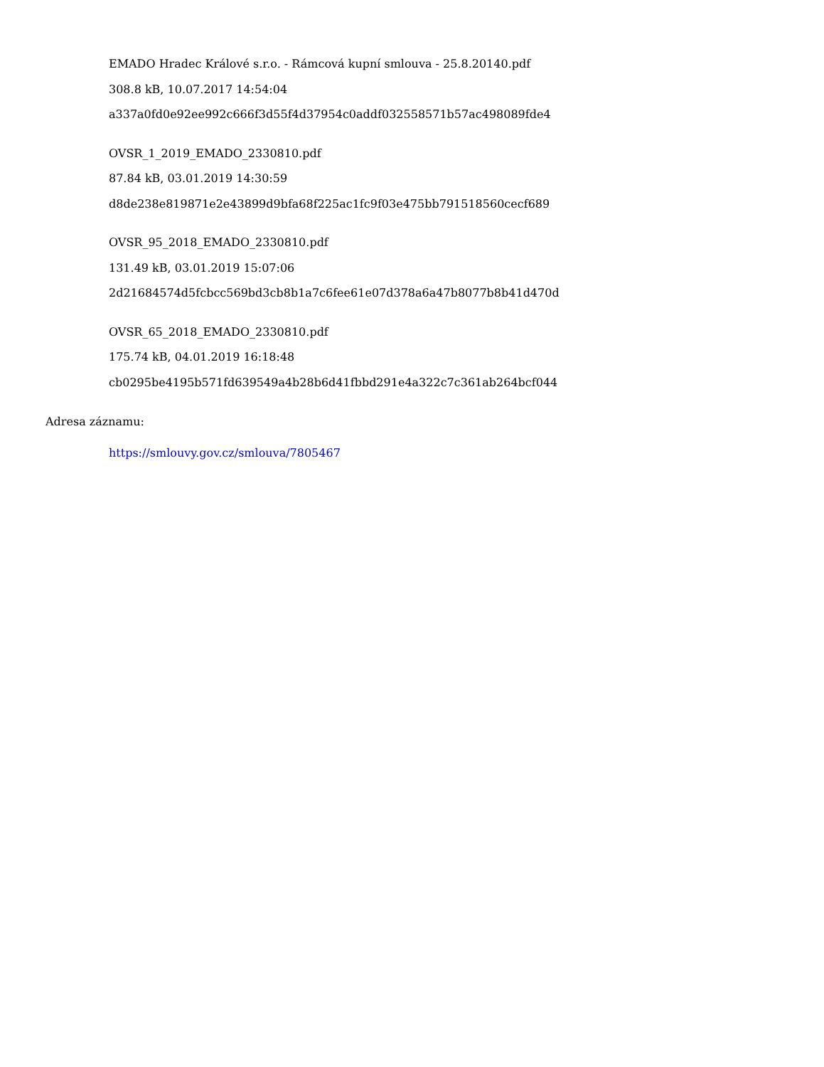EMADO Hradec Králové s.r.o. - Rámcová kupní smlouva - 25.8.20140.pdf
308.8 kB, 10.07.2017 14:54:04
a337a0fd0e92ee992c666f3d55f4d37954c0addf032558571b57ac498089fde4
OVSR_1_2019_EMADO_2330810.pdf
87.84 kB, 03.01.2019 14:30:59
d8de238e819871e2e43899d9bfa68f225ac1fc9f03e475bb791518560cecf689
OVSR_95_2018_EMADO_2330810.pdf
131.49 kB, 03.01.2019 15:07:06
2d21684574d5fcbcc569bd3cb8b1a7c6fee61e07d378a6a47b8077b8b41d470d
OVSR_65_2018_EMADO_2330810.pdf
175.74 kB, 04.01.2019 16:18:48
cb0295be4195b571fd639549a4b28b6d41fbbd291e4a322c7c361ab264bcf044
Adresa záznamu:
https://smlouvy.gov.cz/smlouva/7805467